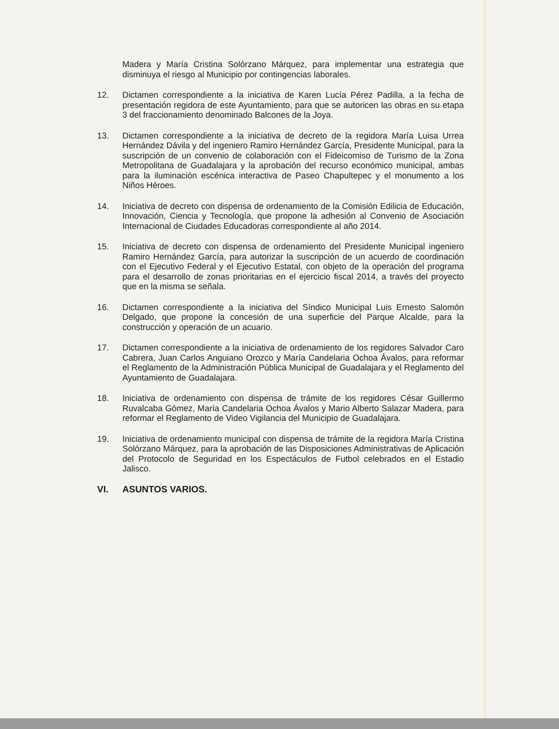Madera y María Cristina Solórzano Márquez, para implementar una estrategia que disminuya el riesgo al Municipio por contingencias laborales.
12. Dictamen correspondiente a la iniciativa de Karen Lucía Pérez Padilla, a la fecha de presentación regidora de este Ayuntamiento, para que se autoricen las obras en su etapa 3 del fraccionamiento denominado Balcones de la Joya.
13. Dictamen correspondiente a la iniciativa de decreto de la regidora María Luisa Urrea Hernández Dávila y del ingeniero Ramiro Hernández García, Presidente Municipal, para la suscripción de un convenio de colaboración con el Fideicomiso de Turismo de la Zona Metropolitana de Guadalajara y la aprobación del recurso económico municipal, ambas para la iluminación escénica interactiva de Paseo Chapultepec y el monumento a los Niños Héroes.
14. Iniciativa de decreto con dispensa de ordenamiento de la Comisión Edilicia de Educación, Innovación, Ciencia y Tecnología, que propone la adhesión al Convenio de Asociación Internacional de Ciudades Educadoras correspondiente al año 2014.
15. Iniciativa de decreto con dispensa de ordenamiento del Presidente Municipal ingeniero Ramiro Hernández García, para autorizar la suscripción de un acuerdo de coordinación con el Ejecutivo Federal y el Ejecutivo Estatal, con objeto de la operación del programa para el desarrollo de zonas prioritarias en el ejercicio fiscal 2014, a través del proyecto que en la misma se señala.
16. Dictamen correspondiente a la iniciativa del Síndico Municipal Luis Ernesto Salomón Delgado, que propone la concesión de una superficie del Parque Alcalde, para la construcción y operación de un acuario.
17. Dictamen correspondiente a la iniciativa de ordenamiento de los regidores Salvador Caro Cabrera, Juan Carlos Anguiano Orozco y María Candelaria Ochoa Ávalos, para reformar el Reglamento de la Administración Pública Municipal de Guadalajara y el Reglamento del Ayuntamiento de Guadalajara.
18. Iniciativa de ordenamiento con dispensa de trámite de los regidores César Guillermo Ruvalcaba Gómez, María Candelaria Ochoa Ávalos y Mario Alberto Salazar Madera, para reformar el Reglamento de Video Vigilancia del Municipio de Guadalajara.
19. Iniciativa de ordenamiento municipal con dispensa de trámite de la regidora María Cristina Solórzano Márquez, para la aprobación de las Disposiciones Administrativas de Aplicación del Protocolo de Seguridad en los Espectáculos de Futbol celebrados en el Estadio Jalisco.
VI. ASUNTOS VARIOS.